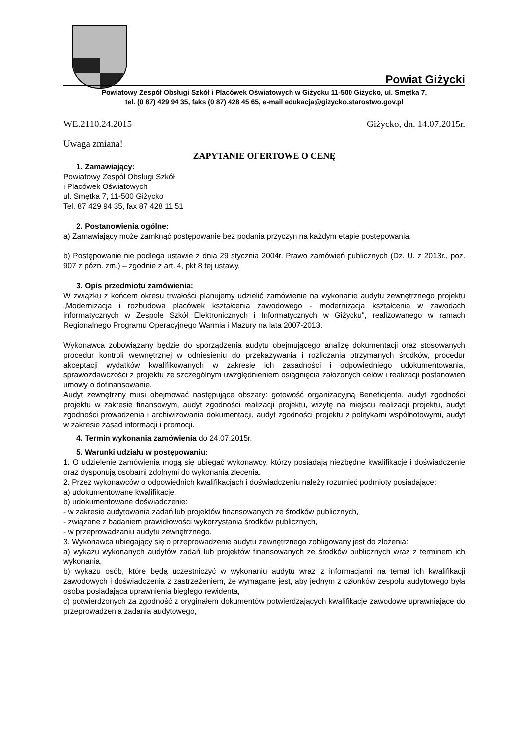Powiat Giżycki
Powiatowy Zespół Obsługi Szkół i Placówek Oświatowych w Giżycku 11-500 Giżycko, ul. Smętka 7,
tel. (0 87) 429 94 35, faks (0 87) 428 45 65, e-mail edukacja@gizycko.starostwo.gov.pl
WE.2110.24.2015 Giżycko, dn. 14.07.2015r.
Uwaga zmiana!
ZAPYTANIE OFERTOWE O CENĘ
1. Zamawiający:
Powiatowy Zespół Obsługi Szkół
i Placówek Oświatowych
ul. Smętka 7, 11-500 Giżycko
Tel. 87 429 94 35, fax 87 428 11 51
2. Postanowienia ogólne:
a) Zamawiający może zamknąć postępowanie bez podania przyczyn na każdym etapie postępowania.
b) Postępowanie nie podlega ustawie z dnia 29 stycznia 2004r. Prawo zamówień publicznych (Dz. U. z 2013r., poz. 907 z pózn. zm.) – zgodnie z art. 4, pkt 8 tej ustawy.
3. Opis przedmiotu zamówienia:
W związku z końcem okresu trwałości planujemy udzielić zamówienie na wykonanie audytu zewnętrznego projektu „Modernizacja i rozbudowa placówek kształcenia zawodowego - modernizacja kształcenia w zawodach informatycznych w Zespole Szkół Elektronicznych i Informatycznych w Giżycku", realizowanego w ramach Regionalnego Programu Operacyjnego Warmia i Mazury na lata 2007-2013.
Wykonawca zobowiązany będzie do sporządzenia audytu obejmującego analizę dokumentacji oraz stosowanych procedur kontroli wewnętrznej w odniesieniu do przekazywania i rozliczania otrzymanych środków, procedur akceptacji wydatków kwalifikowanych w zakresie ich zasadności i odpowiedniego udokumentowania, sprawozdawczości z projektu ze szczególnym uwzględnieniem osiągnięcia założonych celów i realizacji postanowień umowy o dofinansowanie.
Audyt zewnętrzny musi obejmować następujące obszary: gotowość organizacyjną Beneficjenta, audyt zgodności projektu w zakresie finansowym, audyt zgodności realizacji projektu, wizytę na miejscu realizacji projektu, audyt zgodności prowadzenia i archiwizowania dokumentacji, audyt zgodności projektu z politykami wspólnotowymi, audyt w zakresie zasad informacji i promocji.
4. Termin wykonania zamówienia do 24.07.2015r.
5. Warunki udziału w postępowaniu:
1. O udzielenie zamówienia mogą się ubiegać wykonawcy, którzy posiadają niezbędne kwalifikacje i doświadczenie oraz dysponują osobami zdolnymi do wykonania zlecenia.
2. Przez wykonawców o odpowiednich kwalifikacjach i doświadczeniu należy rozumieć podmioty posiadające:
a) udokumentowane kwalifikacje,
b) udokumentowane doświadczenie:
- w zakresie audytowania zadań lub projektów finansowanych ze środków publicznych,
- związane z badaniem prawidłowości wykorzystania środków publicznych,
- w przeprowadzaniu audytu zewnętrznego.
3. Wykonawca ubiegający się o przeprowadzenie audytu zewnętrznego zobligowany jest do złożenia:
a) wykazu wykonanych audytów zadań lub projektów finansowanych ze środków publicznych wraz z terminem ich wykonania,
b) wykazu osób, które będą uczestniczyć w wykonaniu audytu wraz z informacjami na temat ich kwalifikacji zawodowych i doświadczenia z zastrzeżeniem, że wymagane jest, aby jednym z członków zespołu audytowego była osoba posiadająca uprawnienia biegłego rewidenta,
c) potwierdzonych za zgodność z oryginałem dokumentów potwierdzających kwalifikacje zawodowe uprawniające do przeprowadzenia zadania audytowego,